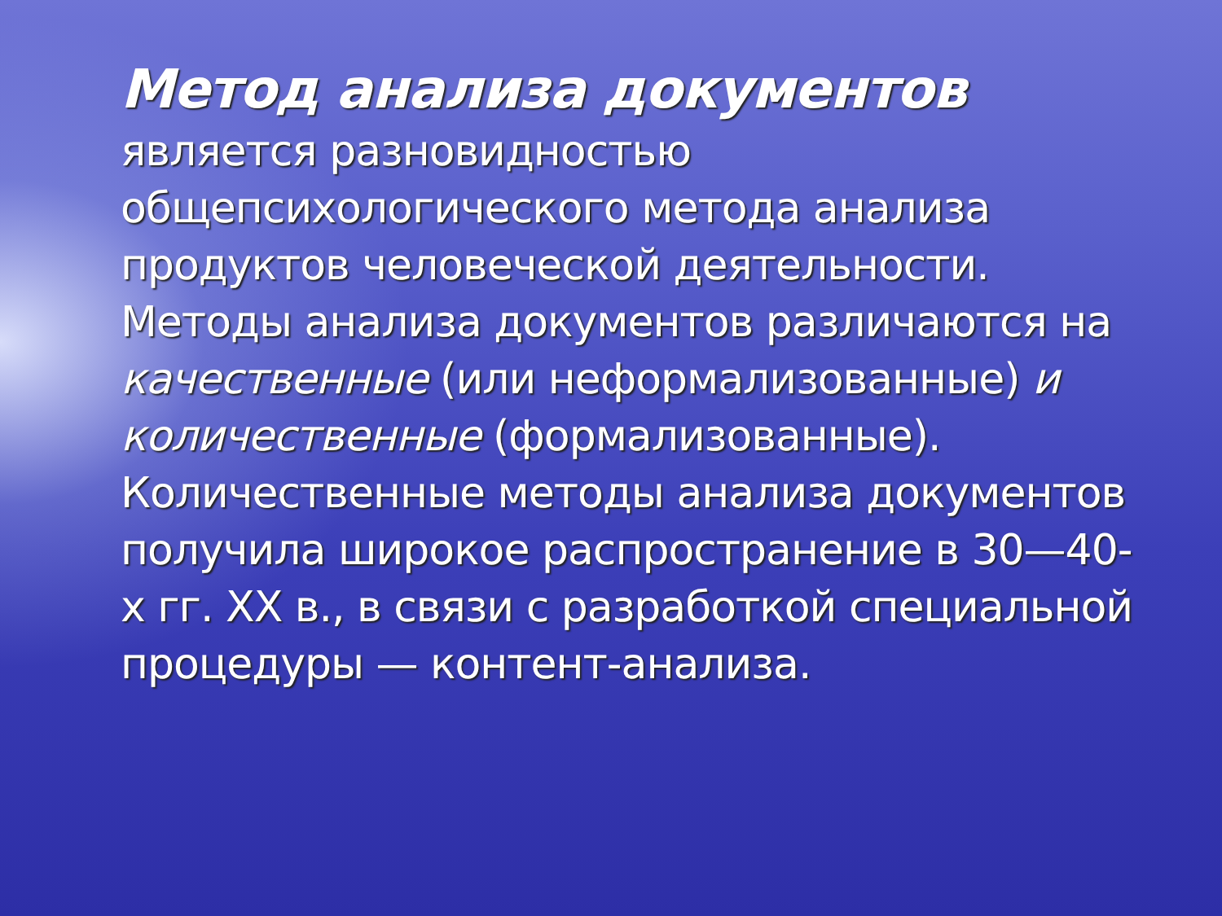Метод анализа документов
является разновидностью общепсихологического метода анализа продуктов человеческой деятельности. Методы анализа документов различаются на качественные (или неформализованные) и количественные (формализованные). Количественные методы анализа документов получила широкое распространение в 30—40-х гг. XX в., в связи с разработкой специальной процедуры — контент-анализа.